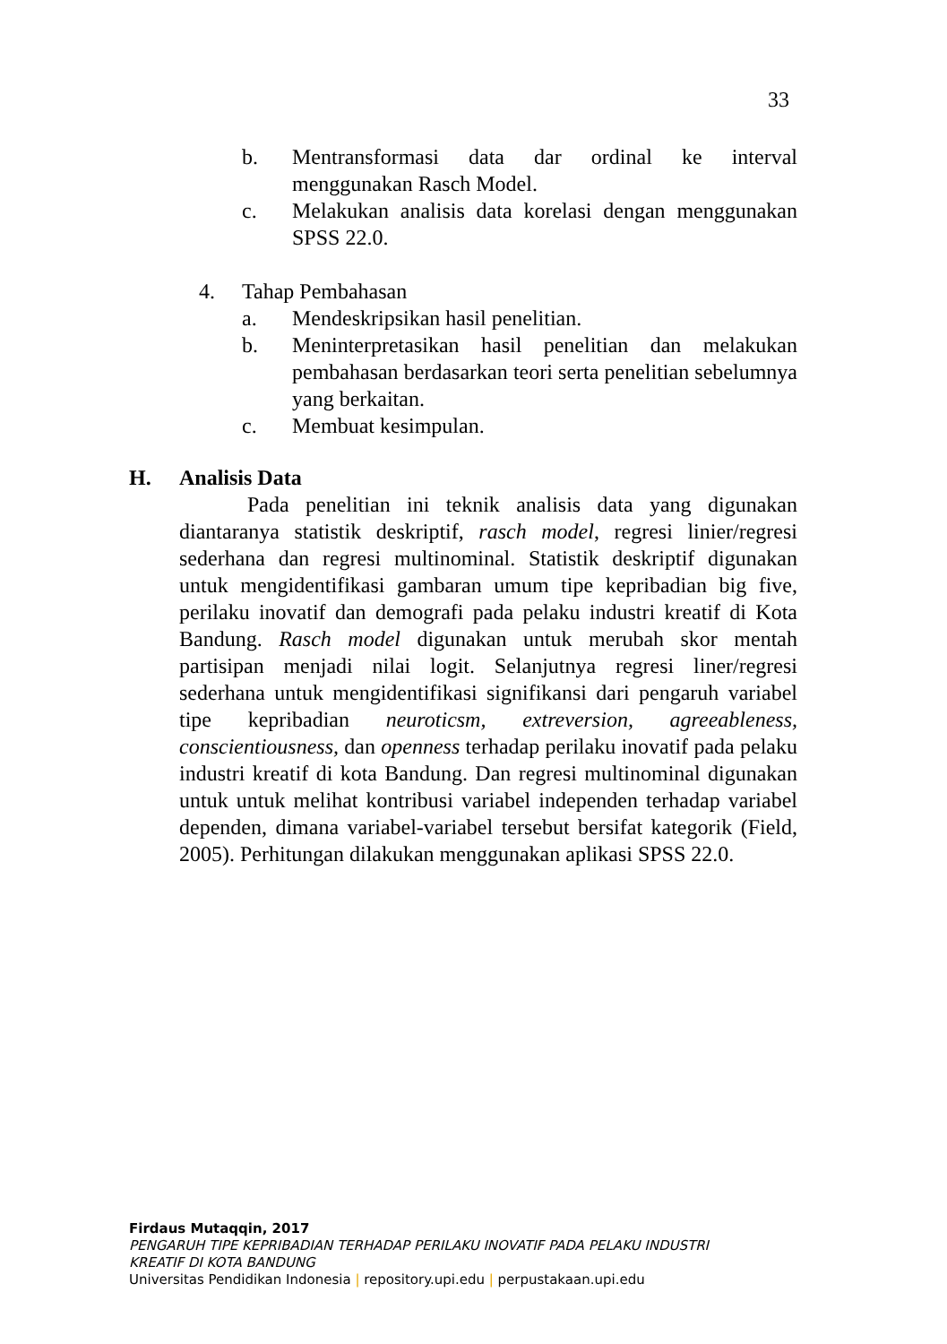33
b. Mentransformasi data dar ordinal ke interval menggunakan Rasch Model.
c. Melakukan analisis data korelasi dengan menggunakan SPSS 22.0.
4. Tahap Pembahasan
a. Mendeskripsikan hasil penelitian.
b. Meninterpretasikan hasil penelitian dan melakukan pembahasan berdasarkan teori serta penelitian sebelumnya yang berkaitan.
c. Membuat kesimpulan.
H. Analisis Data
Pada penelitian ini teknik analisis data yang digunakan diantaranya statistik deskriptif, rasch model, regresi linier/regresi sederhana dan regresi multinominal. Statistik deskriptif digunakan untuk mengidentifikasi gambaran umum tipe kepribadian big five, perilaku inovatif dan demografi pada pelaku industri kreatif di Kota Bandung. Rasch model digunakan untuk merubah skor mentah partisipan menjadi nilai logit. Selanjutnya regresi liner/regresi sederhana untuk mengidentifikasi signifikansi dari pengaruh variabel tipe kepribadian neuroticsm, extreversion, agreeableness, conscientiousness, dan openness terhadap perilaku inovatif pada pelaku industri kreatif di kota Bandung. Dan regresi multinominal digunakan untuk untuk melihat kontribusi variabel independen terhadap variabel dependen, dimana variabel-variabel tersebut bersifat kategorik (Field, 2005). Perhitungan dilakukan menggunakan aplikasi SPSS 22.0.
Firdaus Mutaqqin, 2017
PENGARUH TIPE KEPRIBADIAN TERHADAP PERILAKU INOVATIF PADA PELAKU INDUSTRI
KREATIF DI KOTA BANDUNG
Universitas Pendidikan Indonesia | repository.upi.edu | perpustakaan.upi.edu